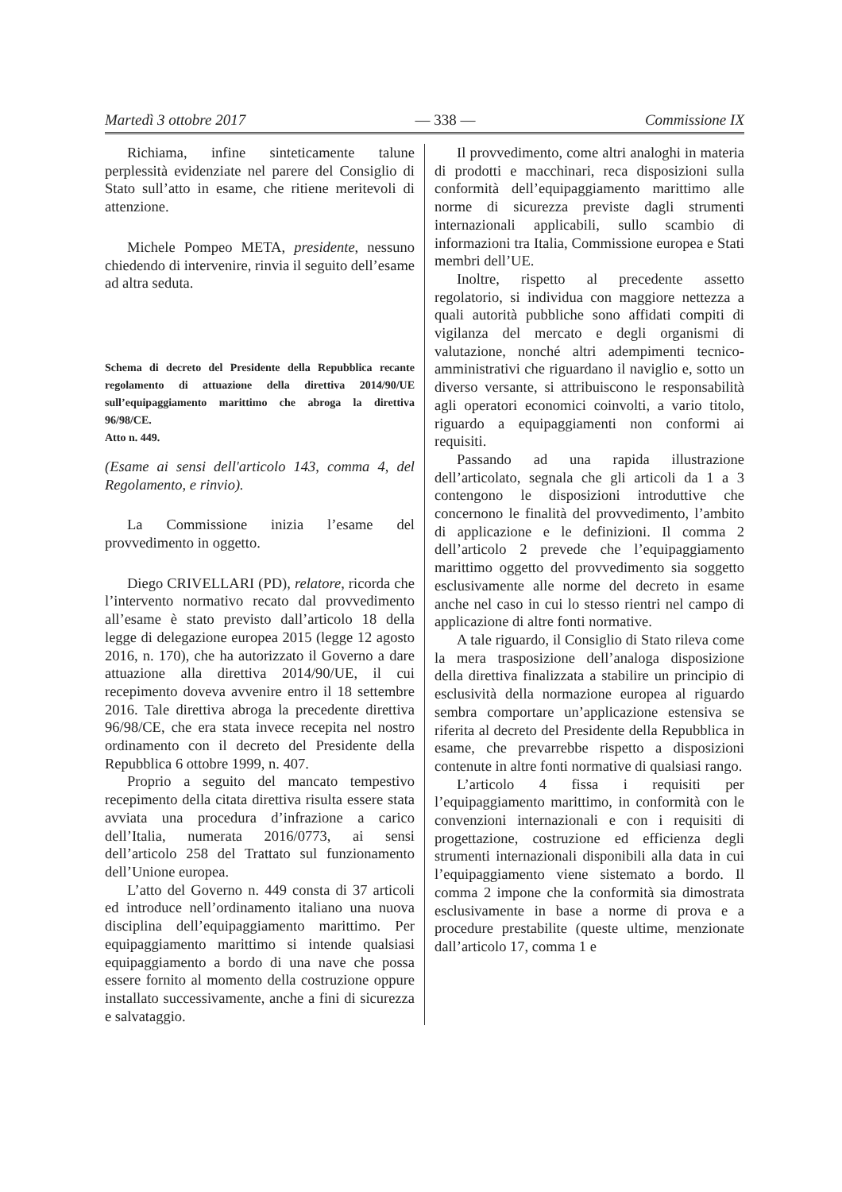Martedì 3 ottobre 2017 — 338 — Commissione IX
Richiama, infine sinteticamente talune perplessità evidenziate nel parere del Consiglio di Stato sull’atto in esame, che ritiene meritevoli di attenzione.
Michele Pompeo META, presidente, nessuno chiedendo di intervenire, rinvia il seguito dell’esame ad altra seduta.
Schema di decreto del Presidente della Repubblica recante regolamento di attuazione della direttiva 2014/90/UE sull’equipaggiamento marittimo che abroga la direttiva 96/98/CE.
Atto n. 449.
(Esame ai sensi dell'articolo 143, comma 4, del Regolamento, e rinvio).
La Commissione inizia l’esame del provvedimento in oggetto.
Diego CRIVELLARI (PD), relatore, ricorda che l’intervento normativo recato dal provvedimento all’esame è stato previsto dall’articolo 18 della legge di delegazione europea 2015 (legge 12 agosto 2016, n. 170), che ha autorizzato il Governo a dare attuazione alla direttiva 2014/90/UE, il cui recepimento doveva avvenire entro il 18 settembre 2016. Tale direttiva abroga la precedente direttiva 96/98/CE, che era stata invece recepita nel nostro ordinamento con il decreto del Presidente della Repubblica 6 ottobre 1999, n. 407.
Proprio a seguito del mancato tempestivo recepimento della citata direttiva risulta essere stata avviata una procedura d’infrazione a carico dell’Italia, numerata 2016/0773, ai sensi dell’articolo 258 del Trattato sul funzionamento dell’Unione europea.
L’atto del Governo n. 449 consta di 37 articoli ed introduce nell’ordinamento italiano una nuova disciplina dell’equipaggiamento marittimo. Per equipaggiamento marittimo si intende qualsiasi equipaggiamento a bordo di una nave che possa essere fornito al momento della costruzione oppure installato successivamente, anche a fini di sicurezza e salvataggio.
Il provvedimento, come altri analoghi in materia di prodotti e macchinari, reca disposizioni sulla conformità dell’equipaggiamento marittimo alle norme di sicurezza previste dagli strumenti internazionali applicabili, sullo scambio di informazioni tra Italia, Commissione europea e Stati membri dell’UE.
Inoltre, rispetto al precedente assetto regolatorio, si individua con maggiore nettezza a quali autorità pubbliche sono affidati compiti di vigilanza del mercato e degli organismi di valutazione, nonché altri adempimenti tecnico-amministrativi che riguardano il naviglio e, sotto un diverso versante, si attribuiscono le responsabilità agli operatori economici coinvolti, a vario titolo, riguardo a equipaggiamenti non conformi ai requisiti.
Passando ad una rapida illustrazione dell’articolato, segnala che gli articoli da 1 a 3 contengono le disposizioni introduttive che concernono le finalità del provvedimento, l’ambito di applicazione e le definizioni. Il comma 2 dell’articolo 2 prevede che l’equipaggiamento marittimo oggetto del provvedimento sia soggetto esclusivamente alle norme del decreto in esame anche nel caso in cui lo stesso rientri nel campo di applicazione di altre fonti normative.
A tale riguardo, il Consiglio di Stato rileva come la mera trasposizione dell’analoga disposizione della direttiva finalizzata a stabilire un principio di esclusività della normazione europea al riguardo sembra comportare un’applicazione estensiva se riferita al decreto del Presidente della Repubblica in esame, che prevarrebbe rispetto a disposizioni contenute in altre fonti normative di qualsiasi rango.
L’articolo 4 fissa i requisiti per l’equipaggiamento marittimo, in conformità con le convenzioni internazionali e con i requisiti di progettazione, costruzione ed efficienza degli strumenti internazionali disponibili alla data in cui l’equipaggiamento viene sistemato a bordo. Il comma 2 impone che la conformità sia dimostrata esclusivamente in base a norme di prova e a procedure prestabilite (queste ultime, menzionate dall’articolo 17, comma 1 e